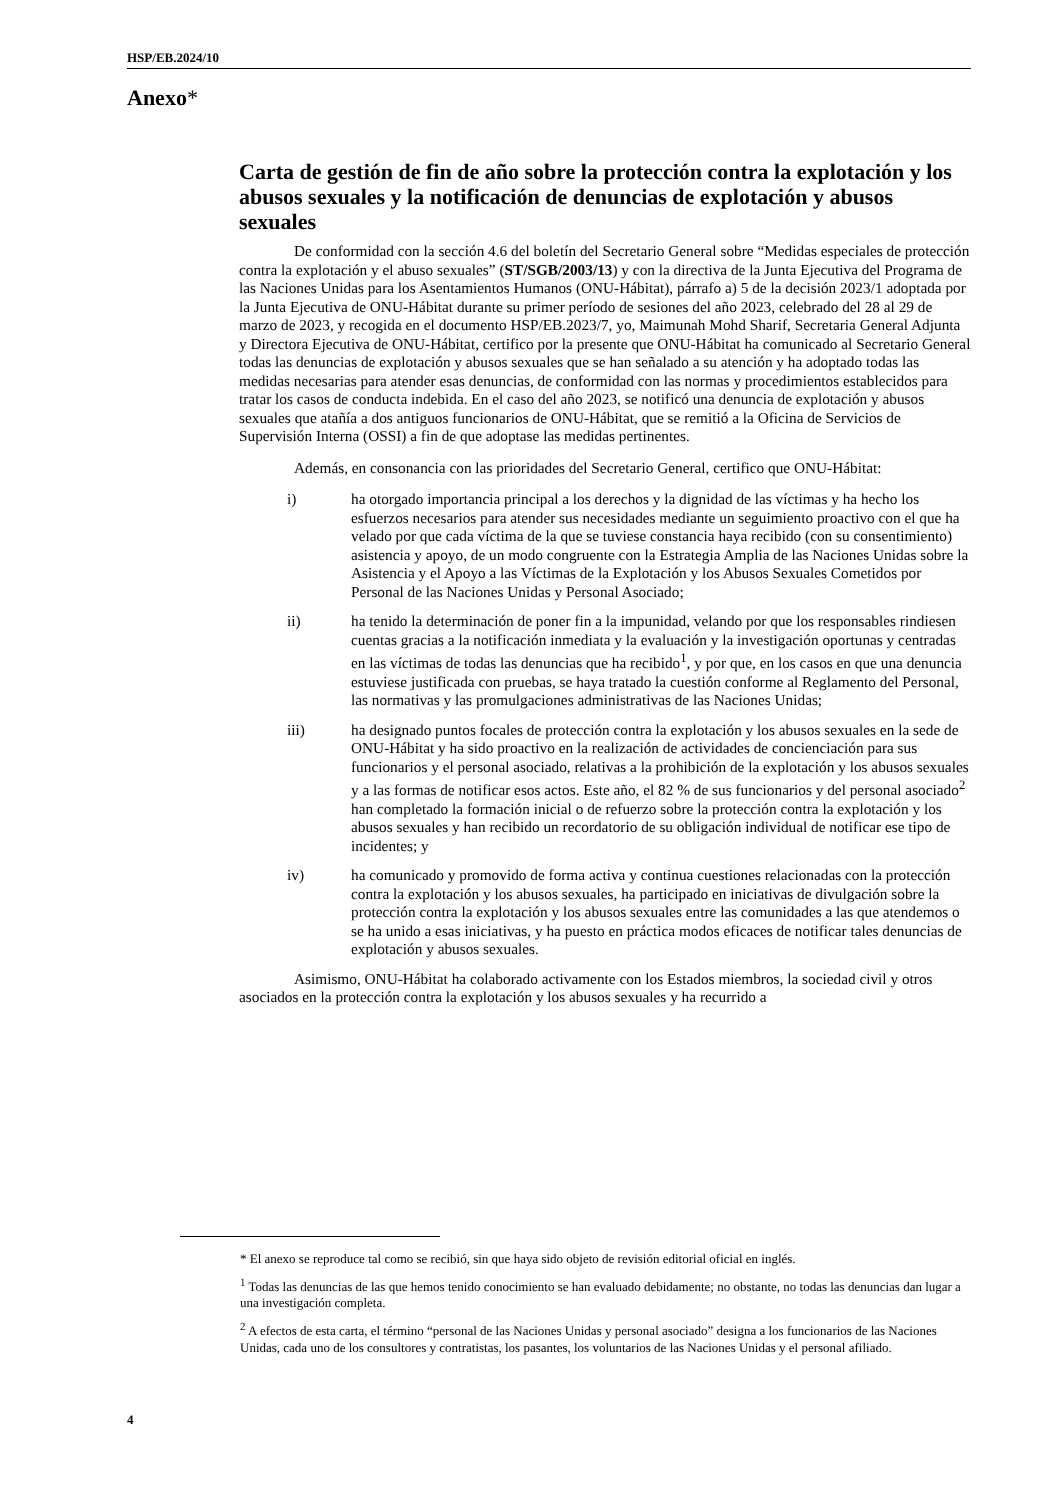HSP/EB.2024/10
Anexo*
Carta de gestión de fin de año sobre la protección contra la explotación y los abusos sexuales y la notificación de denuncias de explotación y abusos sexuales
De conformidad con la sección 4.6 del boletín del Secretario General sobre “Medidas especiales de protección contra la explotación y el abuso sexuales” (ST/SGB/2003/13) y con la directiva de la Junta Ejecutiva del Programa de las Naciones Unidas para los Asentamientos Humanos (ONU-Hábitat), párrafo a) 5 de la decisión 2023/1 adoptada por la Junta Ejecutiva de ONU-Hábitat durante su primer período de sesiones del año 2023, celebrado del 28 al 29 de marzo de 2023, y recogida en el documento HSP/EB.2023/7, yo, Maimunah Mohd Sharif, Secretaria General Adjunta y Directora Ejecutiva de ONU-Hábitat, certifico por la presente que ONU-Hábitat ha comunicado al Secretario General todas las denuncias de explotación y abusos sexuales que se han señalado a su atención y ha adoptado todas las medidas necesarias para atender esas denuncias, de conformidad con las normas y procedimientos establecidos para tratar los casos de conducta indebida. En el caso del año 2023, se notificó una denuncia de explotación y abusos sexuales que atañía a dos antiguos funcionarios de ONU-Hábitat, que se remitió a la Oficina de Servicios de Supervisión Interna (OSSI) a fin de que adoptase las medidas pertinentes.
Además, en consonancia con las prioridades del Secretario General, certifico que ONU-Hábitat:
i) ha otorgado importancia principal a los derechos y la dignidad de las víctimas y ha hecho los esfuerzos necesarios para atender sus necesidades mediante un seguimiento proactivo con el que ha velado por que cada víctima de la que se tuviese constancia haya recibido (con su consentimiento) asistencia y apoyo, de un modo congruente con la Estrategia Amplia de las Naciones Unidas sobre la Asistencia y el Apoyo a las Víctimas de la Explotación y los Abusos Sexuales Cometidos por Personal de las Naciones Unidas y Personal Asociado;
ii) ha tenido la determinación de poner fin a la impunidad, velando por que los responsables rindiesen cuentas gracias a la notificación inmediata y la evaluación y la investigación oportunas y centradas en las víctimas de todas las denuncias que ha recibido<sup>1</sup>, y por que, en los casos en que una denuncia estuviese justificada con pruebas, se haya tratado la cuestión conforme al Reglamento del Personal, las normativas y las promulgaciones administrativas de las Naciones Unidas;
iii) ha designado puntos focales de protección contra la explotación y los abusos sexuales en la sede de ONU-Hábitat y ha sido proactivo en la realización de actividades de concienciación para sus funcionarios y el personal asociado, relativas a la prohibición de la explotación y los abusos sexuales y a las formas de notificar esos actos. Este año, el 82 % de sus funcionarios y del personal asociado<sup>2</sup> han completado la formación inicial o de refuerzo sobre la protección contra la explotación y los abusos sexuales y han recibido un recordatorio de su obligación individual de notificar ese tipo de incidentes; y
iv) ha comunicado y promovido de forma activa y continua cuestiones relacionadas con la protección contra la explotación y los abusos sexuales, ha participado en iniciativas de divulgación sobre la protección contra la explotación y los abusos sexuales entre las comunidades a las que atendemos o se ha unido a esas iniciativas, y ha puesto en práctica modos eficaces de notificar tales denuncias de explotación y abusos sexuales.
Asimismo, ONU-Hábitat ha colaborado activamente con los Estados miembros, la sociedad civil y otros asociados en la protección contra la explotación y los abusos sexuales y ha recurrido a
* El anexo se reproduce tal como se recibió, sin que haya sido objeto de revisión editorial oficial en inglés.
<sup>1</sup> Todas las denuncias de las que hemos tenido conocimiento se han evaluado debidamente; no obstante, no todas las denuncias dan lugar a una investigación completa.
<sup>2</sup> A efectos de esta carta, el término “personal de las Naciones Unidas y personal asociado” designa a los funcionarios de las Naciones Unidas, cada uno de los consultores y contratistas, los pasantes, los voluntarios de las Naciones Unidas y el personal afiliado.
4